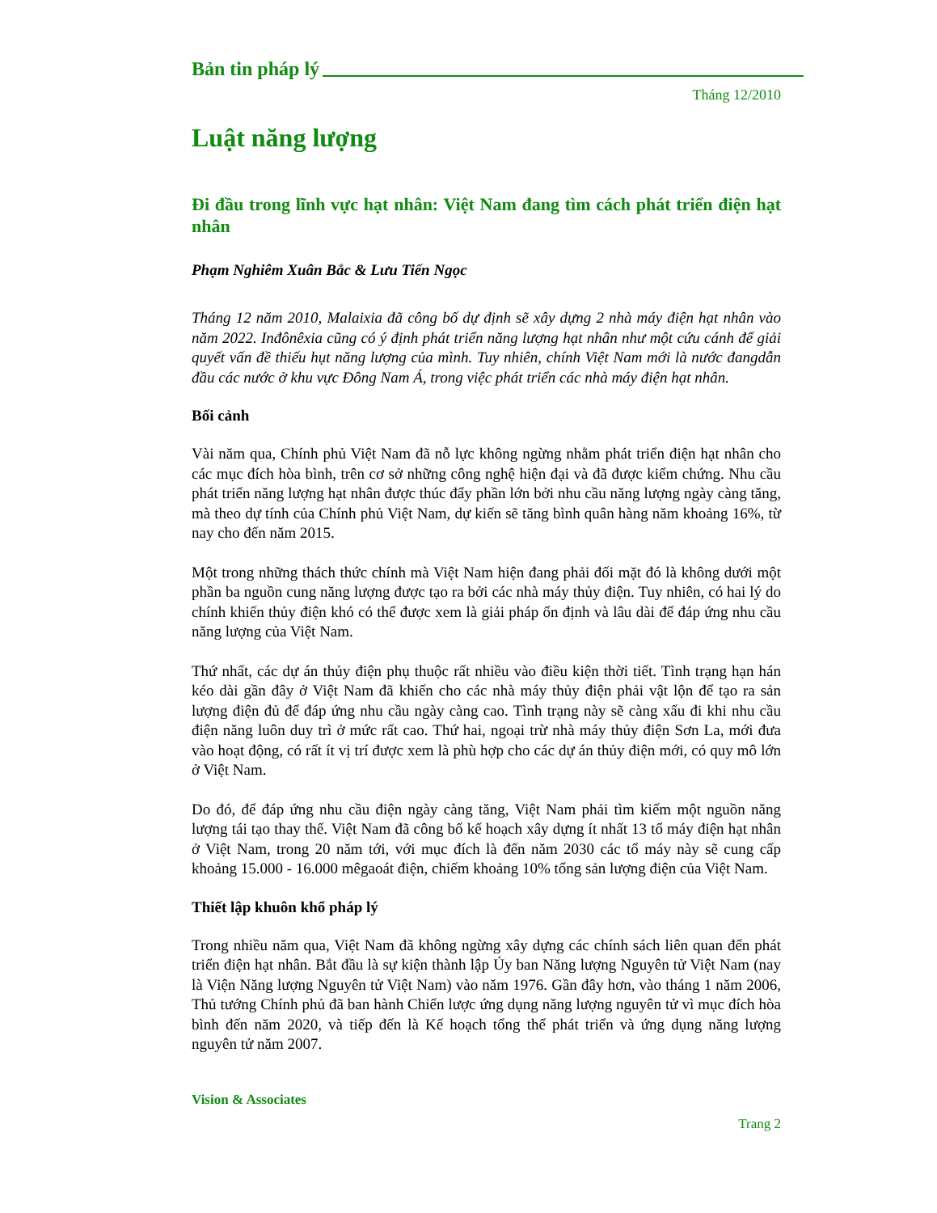Bản tin pháp lý
Tháng 12/2010
Luật năng lượng
Đi đầu trong lĩnh vực hạt nhân: Việt Nam đang tìm cách phát triển điện hạt nhân
Phạm Nghiêm Xuân Bắc & Lưu Tiến Ngọc
Tháng 12 năm 2010, Malaixia đã công bố dự định sẽ xây dựng 2 nhà máy điện hạt nhân vào năm 2022. Inđônêxia cũng có ý định phát triển năng lượng hạt nhân như một cứu cánh để giải quyết vấn đề thiếu hụt năng lượng của mình. Tuy nhiên, chính Việt Nam mới là nước đangdẫn đầu các nước ở khu vực Đông Nam Á, trong việc phát triển các nhà máy điện hạt nhân.
Bối cảnh
Vài năm qua, Chính phủ Việt Nam đã nỗ lực không ngừng nhằm phát triển điện hạt nhân cho các mục đích hòa bình, trên cơ sở những công nghệ hiện đại và đã được kiểm chứng. Nhu cầu phát triển năng lượng hạt nhân được thúc đẩy phần lớn bởi nhu cầu năng lượng ngày càng tăng, mà theo dự tính của Chính phủ Việt Nam, dự kiến sẽ tăng bình quân hàng năm khoảng 16%, từ nay cho đến năm 2015.
Một trong những thách thức chính mà Việt Nam hiện đang phải đối mặt đó là không dưới một phần ba nguồn cung năng lượng được tạo ra bởi các nhà máy thủy điện. Tuy nhiên, có hai lý do chính khiến thủy điện khó có thể được xem là giải pháp ổn định và lâu dài để đáp ứng nhu cầu năng lượng của Việt Nam.
Thứ nhất, các dự án thủy điện phụ thuộc rất nhiều vào điều kiện thời tiết. Tình trạng hạn hán kéo dài gần đây ở Việt Nam đã khiến cho các nhà máy thủy điện phải vật lộn để tạo ra sản lượng điện đủ để đáp ứng nhu cầu ngày càng cao. Tình trạng này sẽ càng xấu đi khi nhu cầu điện năng luôn duy trì ở mức rất cao. Thứ hai, ngoại trừ nhà máy thủy điện Sơn La, mới đưa vào hoạt động, có rất ít vị trí được xem là phù hợp cho các dự án thủy điện mới, có quy mô lớn ở Việt Nam.
Do đó, để đáp ứng nhu cầu điện ngày càng tăng, Việt Nam phải tìm kiếm một nguồn năng lượng tái tạo thay thế. Việt Nam đã công bố kế hoạch xây dựng ít nhất 13 tổ máy điện hạt nhân ở Việt Nam, trong 20 năm tới, với mục đích là đến năm 2030 các tổ máy này sẽ cung cấp khoảng 15.000 - 16.000 mêgaoát điện, chiếm khoảng 10% tổng sản lượng điện của Việt Nam.
Thiết lập khuôn khổ pháp lý
Trong nhiều năm qua, Việt Nam đã không ngừng xây dựng các chính sách liên quan đến phát triển điện hạt nhân. Bắt đầu là sự kiện thành lập Ủy ban Năng lượng Nguyên tử Việt Nam (nay là Viện Năng lượng Nguyên tử Việt Nam) vào năm 1976. Gần đây hơn, vào tháng 1 năm 2006, Thủ tướng Chính phủ đã ban hành Chiến lược ứng dụng năng lượng nguyên tử vì mục đích hòa bình đến năm 2020, và tiếp đến là Kế hoạch tổng thể phát triển và ứng dụng năng lượng nguyên tử năm 2007.
Vision & Associates
Trang 2